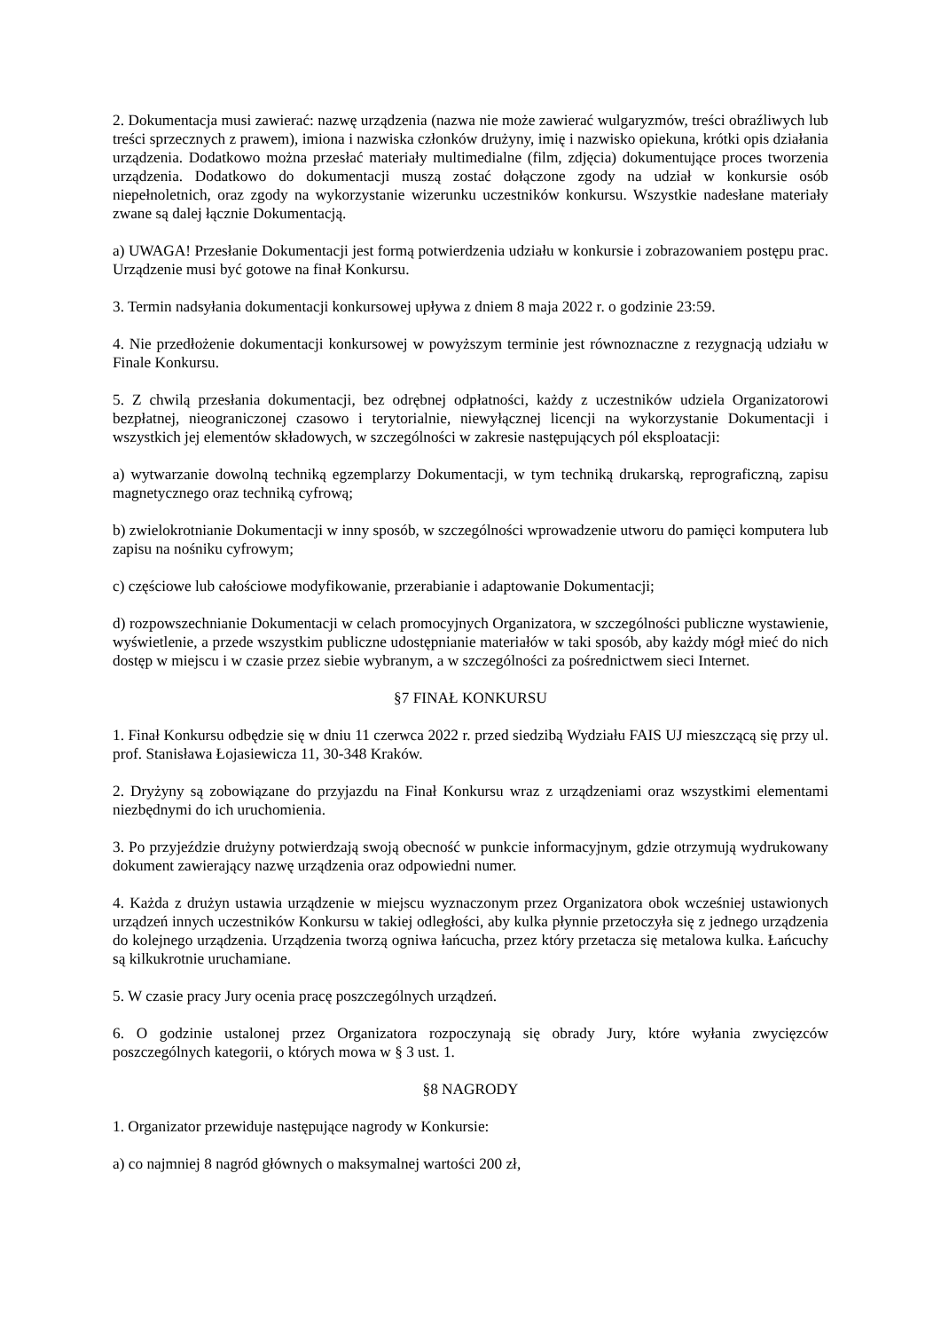2. Dokumentacja musi zawierać: nazwę urządzenia (nazwa nie może zawierać wulgaryzmów, treści obraźliwych lub treści sprzecznych z prawem), imiona i nazwiska członków drużyny, imię i nazwisko opiekuna, krótki opis działania urządzenia. Dodatkowo można przesłać materiały multimedialne (film, zdjęcia) dokumentujące proces tworzenia urządzenia. Dodatkowo do dokumentacji muszą zostać dołączone zgody na udział w konkursie osób niepełnoletnich, oraz zgody na wykorzystanie wizerunku uczestników konkursu. Wszystkie nadesłane materiały zwane są dalej łącznie Dokumentacją.
a) UWAGA! Przesłanie Dokumentacji jest formą potwierdzenia udziału w konkursie i zobrazowaniem postępu prac. Urządzenie musi być gotowe na finał Konkursu.
3. Termin nadsyłania dokumentacji konkursowej upływa z dniem 8 maja 2022 r. o godzinie 23:59.
4. Nie przedłożenie dokumentacji konkursowej w powyższym terminie jest równoznaczne z rezygnacją udziału w Finale Konkursu.
5. Z chwilą przesłania dokumentacji, bez odrębnej odpłatności, każdy z uczestników udziela Organizatorowi bezpłatnej, nieograniczonej czasowo i terytorialnie, niewyłącznej licencji na wykorzystanie Dokumentacji i wszystkich jej elementów składowych, w szczególności w zakresie następujących pól eksploatacji:
a) wytwarzanie dowolną techniką egzemplarzy Dokumentacji, w tym techniką drukarską, reprograficzną, zapisu magnetycznego oraz techniką cyfrową;
b) zwielokrotnianie Dokumentacji w inny sposób, w szczególności wprowadzenie utworu do pamięci komputera lub zapisu na nośniku cyfrowym;
c) częściowe lub całościowe modyfikowanie, przerabianie i adaptowanie Dokumentacji;
d) rozpowszechnianie Dokumentacji w celach promocyjnych Organizatora, w szczególności publiczne wystawienie, wyświetlenie, a przede wszystkim publiczne udostępnianie materiałów w taki sposób, aby każdy mógł mieć do nich dostęp w miejscu i w czasie przez siebie wybranym, a w szczególności za pośrednictwem sieci Internet.
§7 FINAŁ KONKURSU
1. Finał Konkursu odbędzie się w dniu 11 czerwca 2022 r. przed siedzibą Wydziału FAIS UJ mieszczącą się przy ul. prof. Stanisława Łojasiewicza 11, 30-348 Kraków.
2. Dryżyny są zobowiązane do przyjazdu na Finał Konkursu wraz z urządzeniami oraz wszystkimi elementami niezbędnymi do ich uruchomienia.
3. Po przyjeździe drużyny potwierdzają swoją obecność w punkcie informacyjnym, gdzie otrzymują wydrukowany dokument zawierający nazwę urządzenia oraz odpowiedni numer.
4. Każda z drużyn ustawia urządzenie w miejscu wyznaczonym przez Organizatora obok wcześniej ustawionych urządzeń innych uczestników Konkursu w takiej odległości, aby kulka płynnie przetoczyła się z jednego urządzenia do kolejnego urządzenia. Urządzenia tworzą ogniwa łańcucha, przez który przetacza się metalowa kulka. Łańcuchy są kilkukrotnie uruchamiane.
5. W czasie pracy Jury ocenia pracę poszczególnych urządzeń.
6. O godzinie ustalonej przez Organizatora rozpoczynają się obrady Jury, które wyłania zwycięzców poszczególnych kategorii, o których mowa w § 3 ust. 1.
§8 NAGRODY
1. Organizator przewiduje następujące nagrody w Konkursie:
a) co najmniej 8 nagród głównych o maksymalnej wartości 200 zł,